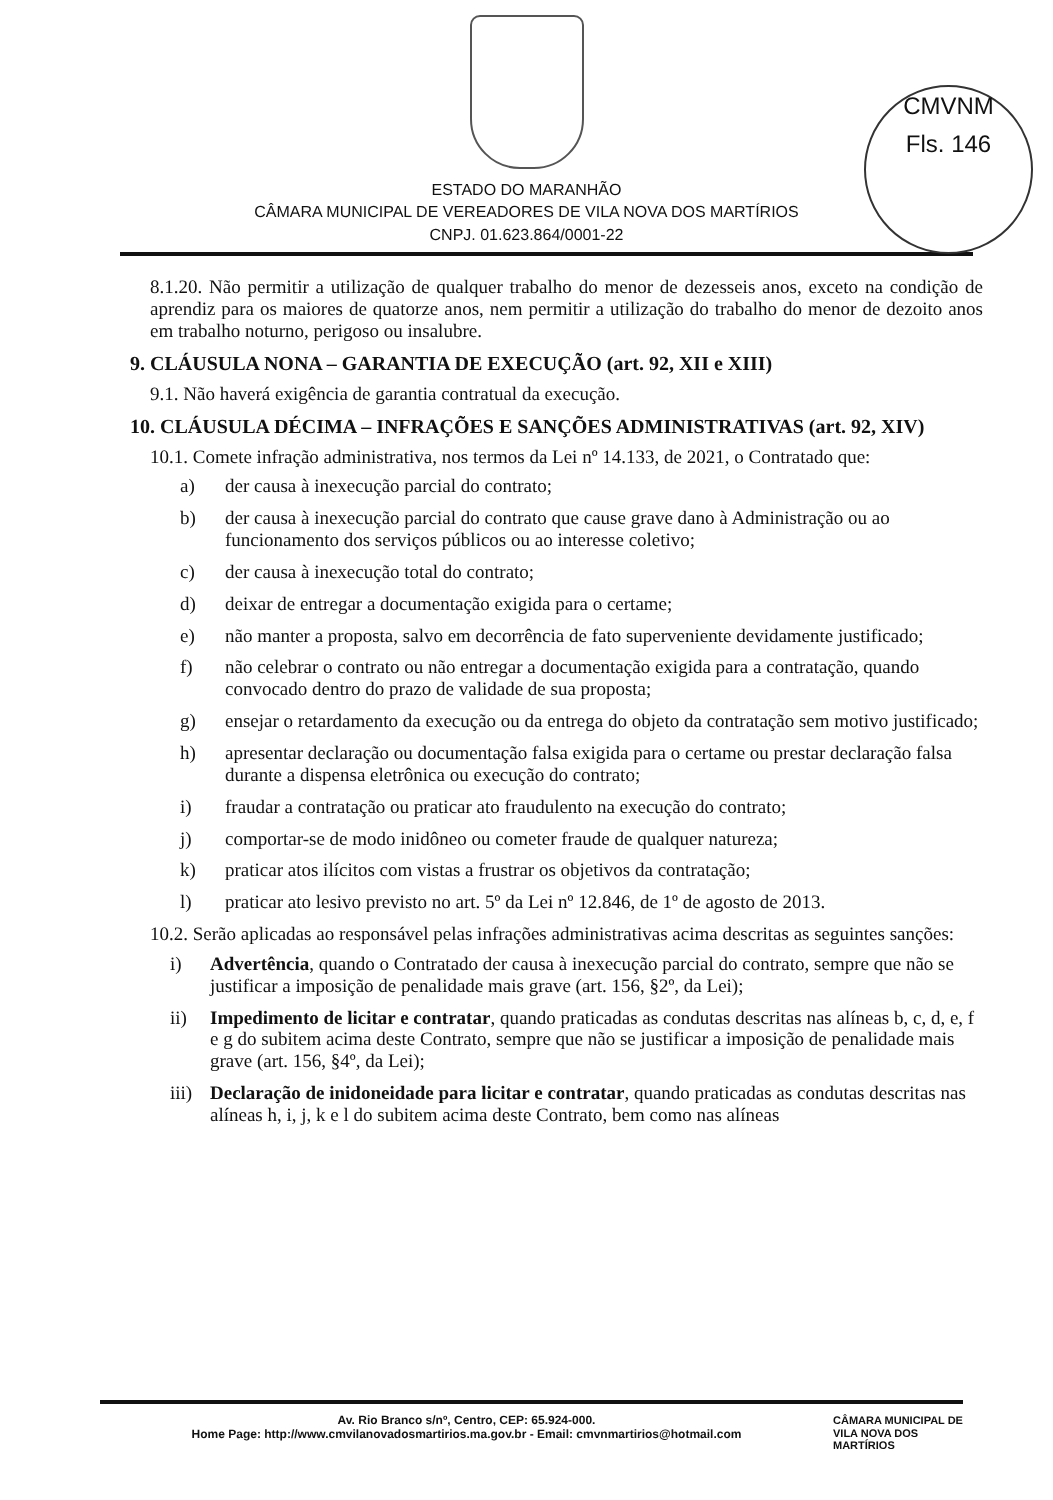CMVNM
Fls. 146
ESTADO DO MARANHÃO
CÂMARA MUNICIPAL DE VEREADORES DE VILA NOVA DOS MARTÍRIOS
CNPJ. 01.623.864/0001-22
8.1.20. Não permitir a utilização de qualquer trabalho do menor de dezesseis anos, exceto na condição de aprendiz para os maiores de quatorze anos, nem permitir a utilização do trabalho do menor de dezoito anos em trabalho noturno, perigoso ou insalubre.
9. CLÁUSULA NONA – GARANTIA DE EXECUÇÃO (art. 92, XII e XIII)
9.1. Não haverá exigência de garantia contratual da execução.
10. CLÁUSULA DÉCIMA – INFRAÇÕES E SANÇÕES ADMINISTRATIVAS (art. 92, XIV)
10.1. Comete infração administrativa, nos termos da Lei nº 14.133, de 2021, o Contratado que:
a) der causa à inexecução parcial do contrato;
b) der causa à inexecução parcial do contrato que cause grave dano à Administração ou ao funcionamento dos serviços públicos ou ao interesse coletivo;
c) der causa à inexecução total do contrato;
d) deixar de entregar a documentação exigida para o certame;
e) não manter a proposta, salvo em decorrência de fato superveniente devidamente justificado;
f) não celebrar o contrato ou não entregar a documentação exigida para a contratação, quando convocado dentro do prazo de validade de sua proposta;
g) ensejar o retardamento da execução ou da entrega do objeto da contratação sem motivo justificado;
h) apresentar declaração ou documentação falsa exigida para o certame ou prestar declaração falsa durante a dispensa eletrônica ou execução do contrato;
i) fraudar a contratação ou praticar ato fraudulento na execução do contrato;
j) comportar-se de modo inidôneo ou cometer fraude de qualquer natureza;
k) praticar atos ilícitos com vistas a frustrar os objetivos da contratação;
l) praticar ato lesivo previsto no art. 5º da Lei nº 12.846, de 1º de agosto de 2013.
10.2. Serão aplicadas ao responsável pelas infrações administrativas acima descritas as seguintes sanções:
i) Advertência, quando o Contratado der causa à inexecução parcial do contrato, sempre que não se justificar a imposição de penalidade mais grave (art. 156, §2º, da Lei);
ii) Impedimento de licitar e contratar, quando praticadas as condutas descritas nas alíneas b, c, d, e, f e g do subitem acima deste Contrato, sempre que não se justificar a imposição de penalidade mais grave (art. 156, §4º, da Lei);
iii) Declaração de inidoneidade para licitar e contratar, quando praticadas as condutas descritas nas alíneas h, i, j, k e l do subitem acima deste Contrato, bem como nas alíneas
Av. Rio Branco s/nº, Centro, CEP: 65.924-000.
Home Page: http://www.cmvilanovadosmartirios.ma.gov.br - Email: cmvnmartirios@hotmail.com
CÂMARA MUNICIPAL DE
VILA NOVA DOS
MARTÍRIOS